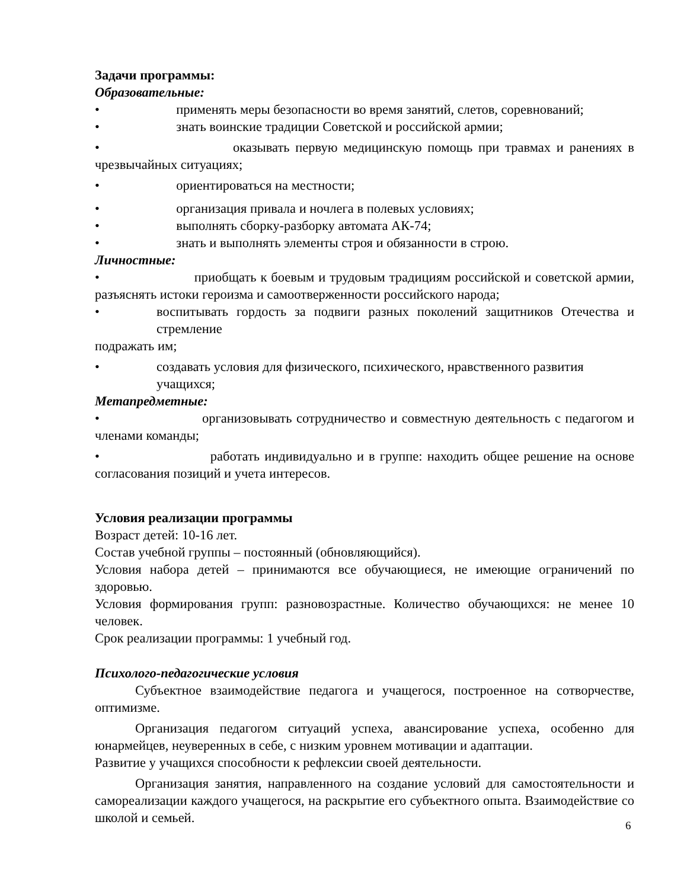Задачи программы:
Образовательные:
• применять меры безопасности во время занятий, слетов, соревнований;
• знать воинские традиции Советской и российской армии;
• оказывать первую медицинскую помощь при травмах и ранениях в чрезвычайных ситуациях;
• ориентироваться на местности;
• организация привала и ночлега в полевых условиях;
• выполнять сборку-разборку автомата АК-74;
• знать и выполнять элементы строя и обязанности в строю.
Личностные:
• приобщать к боевым и трудовым традициям российской и советской армии, разъяснять истоки героизма и самоотверженности российского народа;
• воспитывать гордость за подвиги разных поколений защитников Отечества и стремление
подражать им;
• создавать условия для физического, психического, нравственного развития учащихся;
Метапредметные:
• организовывать сотрудничество и совместную деятельность с педагогом и членами команды;
• работать индивидуально и в группе: находить общее решение на основе согласования позиций и учета интересов.
Условия реализации программы
Возраст детей: 10-16 лет.
Состав учебной группы – постоянный (обновляющийся).
Условия набора детей – принимаются все обучающиеся, не имеющие ограничений по здоровью.
Условия формирования групп: разновозрастные. Количество обучающихся: не менее 10 человек.
Срок реализации программы: 1 учебный год.
Психолого-педагогические условия
Субъектное взаимодействие педагога и учащегося, построенное на сотворчестве, оптимизме.
Организация педагогом ситуаций успеха, авансирование успеха, особенно для юнармейцев, неуверенных в себе, с низким уровнем мотивации и адаптации.
Развитие у учащихся способности к рефлексии своей деятельности.
Организация занятия, направленного на создание условий для самостоятельности и самореализации каждого учащегося, на раскрытие его субъектного опыта. Взаимодействие со школой и семьей.
6